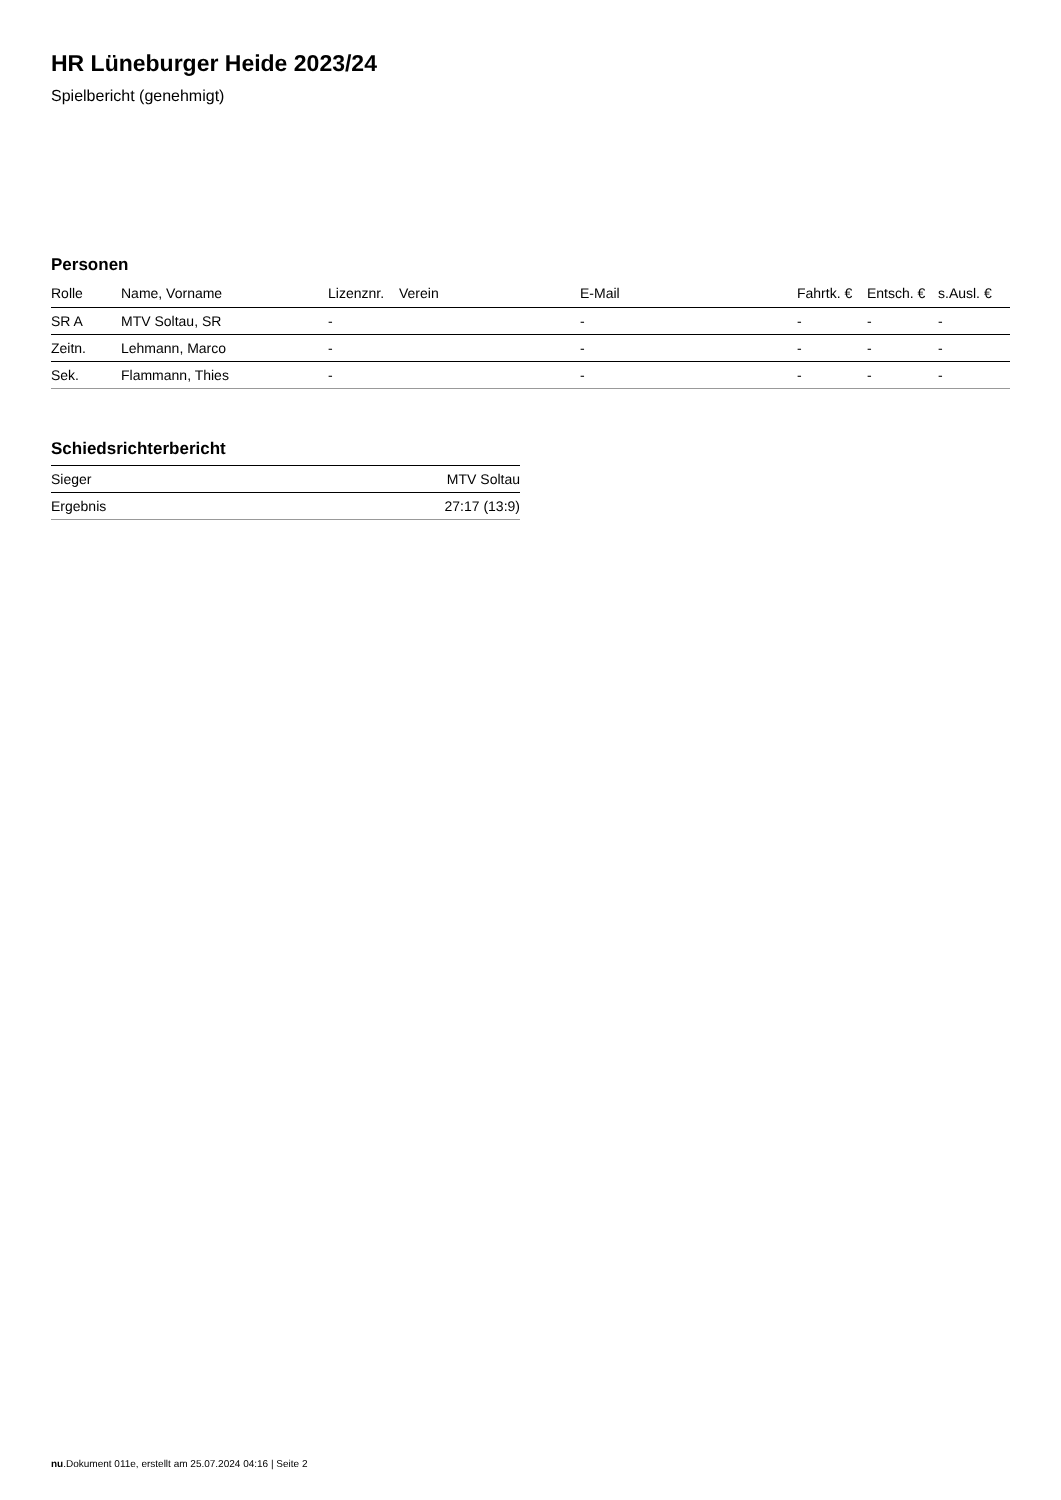HR Lüneburger Heide 2023/24
Spielbericht (genehmigt)
Personen
| Rolle | Name, Vorname | Lizenznr. | Verein | E-Mail | Fahrtk. € | Entsch. € | s.Ausl. € |
| --- | --- | --- | --- | --- | --- | --- | --- |
| SR A | MTV Soltau, SR | - | | - | - | - | - |
| Zeitn. | Lehmann, Marco | - | | - | - | - | - |
| Sek. | Flammann, Thies | - | | - | - | - | - |
Schiedsrichterbericht
| Sieger | MTV Soltau |
| Ergebnis | 27:17 (13:9) |
nu.Dokument 011e, erstellt am 25.07.2024 04:16 | Seite 2